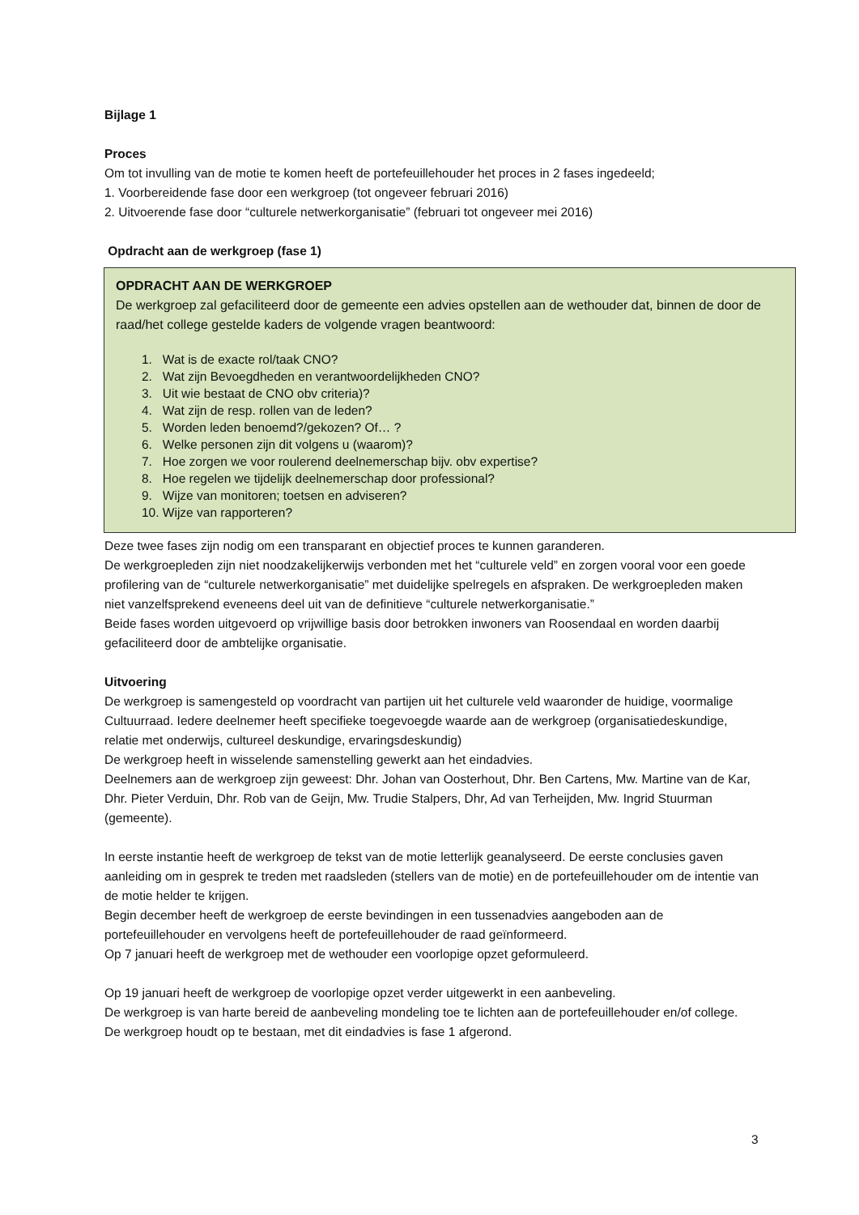Bijlage 1
Proces
Om tot invulling van de motie te komen heeft de portefeuillehouder het proces in 2 fases ingedeeld;
1. Voorbereidende fase door een werkgroep (tot ongeveer februari 2016)
2. Uitvoerende fase door “culturele netwerkorganisatie” (februari tot ongeveer mei 2016)
Opdracht aan de werkgroep (fase 1)
OPDRACHT AAN DE WERKGROEP
De werkgroep zal gefaciliteerd door de gemeente een advies opstellen aan de wethouder dat, binnen de door de raad/het college gestelde kaders de volgende vragen beantwoord:
1. Wat is de exacte rol/taak CNO?
2. Wat zijn Bevoegdheden en verantwoordelijkheden CNO?
3. Uit wie bestaat de CNO obv criteria)?
4. Wat zijn de resp. rollen van de leden?
5. Worden leden benoemd?/gekozen? Of… ?
6. Welke personen zijn dit volgens u (waarom)?
7. Hoe zorgen we voor roulerend deelnemerschap bijv. obv expertise?
8. Hoe regelen we tijdelijk deelnemerschap door professional?
9. Wijze van monitoren; toetsen en adviseren?
10. Wijze van rapporteren?
Deze twee fases zijn nodig om een transparant en objectief proces te kunnen garanderen.
De werkgroepleden zijn niet noodzakelijkerwijs verbonden met het “culturele veld” en zorgen vooral voor een goede profilering van de “culturele netwerkorganisatie” met duidelijke spelregels en afspraken. De werkgroepleden maken niet vanzelfsprekend eveneens deel uit van de definitieve “culturele netwerkorganisatie.”
Beide fases worden uitgevoerd op vrijwillige basis door betrokken inwoners van Roosendaal en worden daarbij gefaciliteerd door de ambtelijke organisatie.
Uitvoering
De werkgroep is samengesteld op voordracht van partijen uit het culturele veld waaronder de huidige, voormalige Cultuurraad. Iedere deelnemer heeft specifieke toegevoegde waarde aan de werkgroep (organisatiedeskundige, relatie met onderwijs, cultureel deskundige, ervaringsdeskundig)
De werkgroep heeft in wisselende samenstelling gewerkt aan het eindadvies.
Deelnemers aan de werkgroep zijn geweest: Dhr. Johan van Oosterhout, Dhr. Ben Cartens, Mw. Martine van de Kar, Dhr. Pieter Verduin, Dhr. Rob van de Geijn, Mw. Trudie Stalpers, Dhr, Ad van Terheijden, Mw. Ingrid Stuurman (gemeente).
In eerste instantie heeft de werkgroep de tekst van de motie letterlijk geanalyseerd. De eerste conclusies gaven aanleiding om in gesprek te treden met raadsleden (stellers van de motie) en de portefeuillehouder om de intentie van de motie helder te krijgen.
Begin december heeft de werkgroep de eerste bevindingen in een tussenadvies aangeboden aan de portefeuillehouder en vervolgens heeft de portefeuillehouder de raad geïnformeerd.
Op 7 januari heeft de werkgroep met de wethouder een voorlopige opzet geformuleerd.
Op 19 januari heeft de werkgroep de voorlopige opzet verder uitgewerkt in een aanbeveling.
De werkgroep is van harte bereid de aanbeveling mondeling toe te lichten aan de portefeuillehouder en/of college.
De werkgroep houdt op te bestaan, met dit eindadvies is fase 1 afgerond.
3